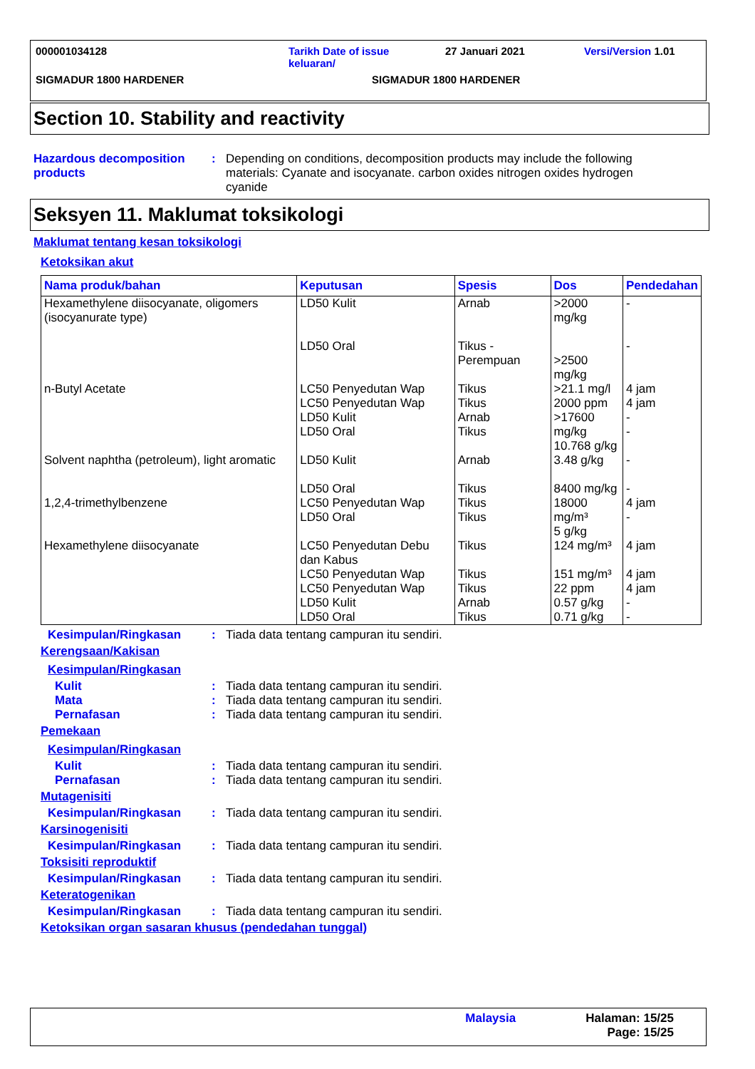000001034128 Tarikh Date of issue
keluaran/ 27 Januari 2021 Versi/Version 1.01
SIGMADUR 1800 HARDENER SIGMADUR 1800 HARDENER
Section 10. Stability and reactivity
Hazardous decomposition products
: Depending on conditions, decomposition products may include the following materials: Cyanate and isocyanate. carbon oxides nitrogen oxides hydrogen cyanide
Seksyen 11. Maklumat toksikologi
Maklumat tentang kesan toksikologi
Ketoksikan akut
| Nama produk/bahan | Keputusan | Spesis | Dos | Pendedahan |
| --- | --- | --- | --- | --- |
| Hexamethylene diisocyanate, oligomers (isocyanurate type) | LD50 Kulit LD50 Oral | Arnab Tikus - Perempuan | >2000 mg/kg >2500 mg/kg | - - |
| n-Butyl Acetate | LC50 Penyedutan Wap LC50 Penyedutan Wap LD50 Kulit LD50 Oral | Tikus Tikus Arnab Tikus | >21.1 mg/l 2000 ppm >17600 mg/kg 10.768 g/kg | 4 jam 4 jam - - |
| Solvent naphtha (petroleum), light aromatic | LD50 Kulit LD50 Oral | Arnab Tikus | 3.48 g/kg 8400 mg/kg | - - |
| 1,2,4-trimethylbenzene | LC50 Penyedutan Wap LD50 Oral | Tikus Tikus | 18000 mg/m³ 5 g/kg | 4 jam - |
| Hexamethylene diisocyanate | LC50 Penyedutan Debu dan Kabus LC50 Penyedutan Wap LC50 Penyedutan Wap LD50 Kulit LD50 Oral | Tikus Tikus Tikus Arnab Tikus | 124 mg/m³ 151 mg/m³ 22 ppm 0.57 g/kg 0.71 g/kg | 4 jam 4 jam 4 jam - - |
Kesimpulan/Ringkasan : Tiada data tentang campuran itu sendiri.
Kerengsaan/Kakisan
Kesimpulan/Ringkasan
Kulit : Tiada data tentang campuran itu sendiri.
Mata : Tiada data tentang campuran itu sendiri.
Pernafasan : Tiada data tentang campuran itu sendiri.
Pemekaan
Kesimpulan/Ringkasan
Kulit : Tiada data tentang campuran itu sendiri.
Pernafasan : Tiada data tentang campuran itu sendiri.
Mutagenisiti
Kesimpulan/Ringkasan : Tiada data tentang campuran itu sendiri.
Karsinogenisiti
Kesimpulan/Ringkasan : Tiada data tentang campuran itu sendiri.
Toksisiti reproduktif
Kesimpulan/Ringkasan : Tiada data tentang campuran itu sendiri.
Keteratogenikan
Kesimpulan/Ringkasan : Tiada data tentang campuran itu sendiri.
Ketoksikan organ sasaran khusus (pendedahan tunggal)
Malaysia Halaman: 15/25
Page: 15/25